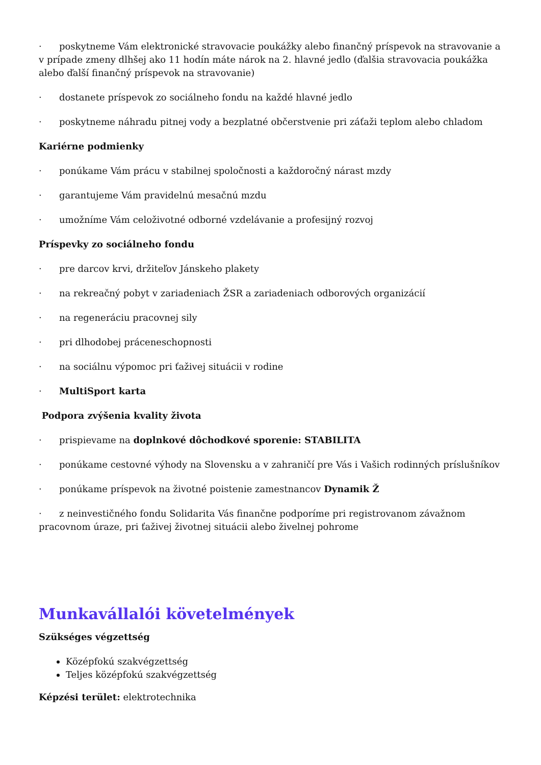· poskytneme Vám elektronické stravovacie poukážky alebo finančný príspevok na stravovanie a v prípade zmeny dlhšej ako 11 hodín máte nárok na 2. hlavné jedlo (ďalšia stravovacia poukážka alebo ďalší finančný príspevok na stravovanie)
· dostanete príspevok zo sociálneho fondu na každé hlavné jedlo
· poskytneme náhradu pitnej vody a bezplatné občerstvenie pri záťaži teplom alebo chladom
Kariérne podmienky
· ponúkame Vám prácu v stabilnej spoločnosti a každoročný nárast mzdy
· garantujeme Vám pravidelnú mesačnú mzdu
· umožníme Vám celoživotné odborné vzdelávanie a profesijný rozvoj
Príspevky zo sociálneho fondu
· pre darcov krvi, držiteľov Jánskeho plakety
· na rekreačný pobyt v zariadeniach ŽSR a zariadeniach odborových organizácií
· na regeneráciu pracovnej sily
· pri dlhodobej práceneschopnosti
· na sociálnu výpomoc pri ťaživej situácii v rodine
· MultiSport karta
Podpora zvýšenia kvality života
· prispievame na doplnkové dôchodkové sporenie: STABILITA
· ponúkame cestovné výhody na Slovensku a v zahraničí pre Vás i Vašich rodinných príslušníkov
· ponúkame príspevok na životné poistenie zamestnancov Dynamik Ž
· z neinvestičného fondu Solidarita Vás finančne podporíme pri registrovanom závažnom pracovnom úraze, pri ťaživej životnej situácii alebo živelnej pohrome
Munkavállalói követelmények
Szükséges végzettség
Középfokú szakvégzettség
Teljes középfokú szakvégzettség
Képzési terület: elektrotechnika